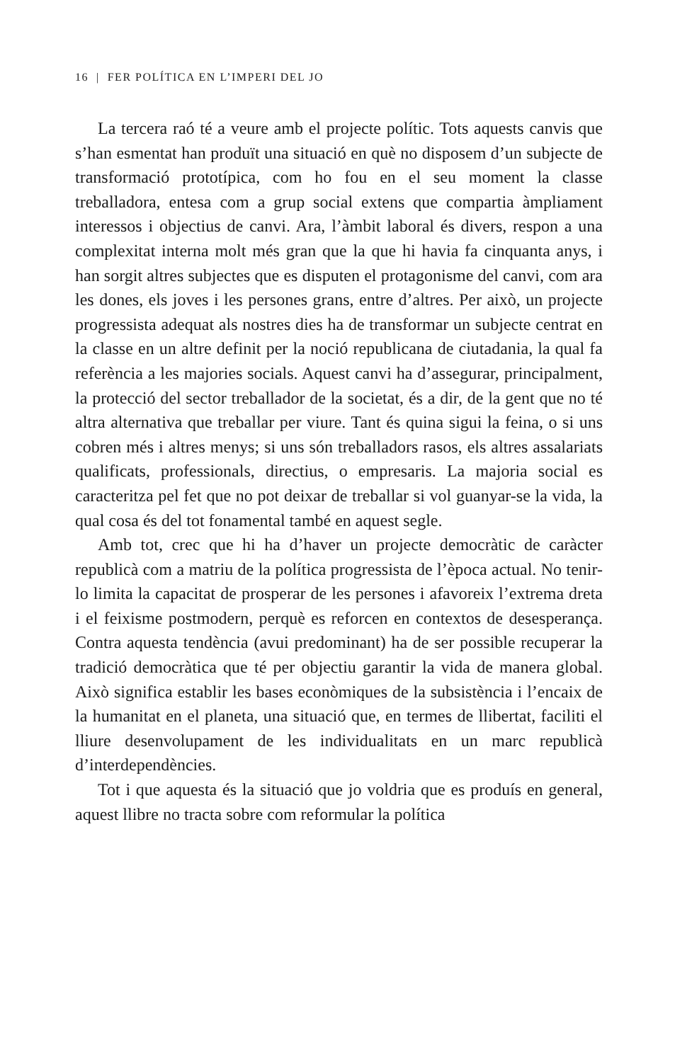16 | FER POLÍTICA EN L’IMPERI DEL JO
La tercera raó té a veure amb el projecte polític. Tots aquests canvis que s’han esmentat han produït una situació en què no disposem d’un subjecte de transformació prototípica, com ho fou en el seu moment la classe treballadora, entesa com a grup social extens que compartia àmpliament interessos i objectius de canvi. Ara, l’àmbit laboral és divers, respon a una complexitat interna molt més gran que la que hi havia fa cinquanta anys, i han sorgit altres subjectes que es disputen el protagonisme del canvi, com ara les dones, els joves i les persones grans, entre d’altres. Per això, un projecte progressista adequat als nostres dies ha de transformar un subjecte centrat en la classe en un altre definit per la noció republicana de ciutadania, la qual fa referència a les majories socials. Aquest canvi ha d’assegurar, principalment, la protecció del sector treballador de la societat, és a dir, de la gent que no té altra alternativa que treballar per viure. Tant és quina sigui la feina, o si uns cobren més i altres menys; si uns són treballadors rasos, els altres assalariats qualificats, professionals, directius, o empresaris. La majoria social es caracteritza pel fet que no pot deixar de treballar si vol guanyar-se la vida, la qual cosa és del tot fonamental també en aquest segle.
Amb tot, crec que hi ha d’haver un projecte democràtic de caràcter republicà com a matriu de la política progressista de l’època actual. No tenir-lo limita la capacitat de prosperar de les persones i afavoreix l’extrema dreta i el feixisme postmodern, perquè es reforcen en contextos de desesperança. Contra aquesta tendència (avui predominant) ha de ser possible recuperar la tradició democràtica que té per objectiu garantir la vida de manera global. Això significa establir les bases econòmiques de la subsistència i l’encaix de la humanitat en el planeta, una situació que, en termes de llibertat, faciliti el lliure desenvolupament de les individualitats en un marc republicà d’interdependències.
Tot i que aquesta és la situació que jo voldria que es produís en general, aquest llibre no tracta sobre com reformular la política